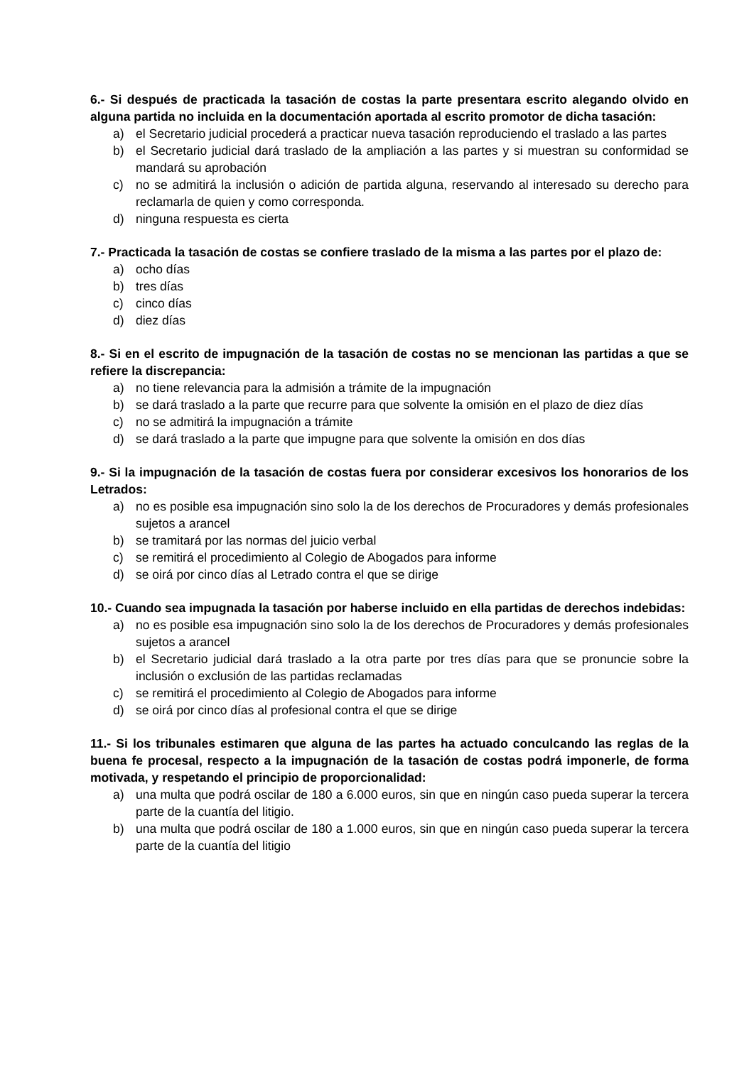6.- Si después de practicada la tasación de costas la parte presentara escrito alegando olvido en alguna partida no incluida en la documentación aportada al escrito promotor de dicha tasación:
a) el Secretario judicial procederá a practicar nueva tasación reproduciendo el traslado a las partes
b) el Secretario judicial dará traslado de la ampliación a las partes y si muestran su conformidad se mandará su aprobación
c) no se admitirá la inclusión o adición de partida alguna, reservando al interesado su derecho para reclamarla de quien y como corresponda.
d) ninguna respuesta es cierta
7.- Practicada la tasación de costas se confiere traslado de la misma a las partes por el plazo de:
a) ocho días
b) tres días
c) cinco días
d) diez días
8.- Si en el escrito de impugnación de la tasación de costas no se mencionan las partidas a que se refiere la discrepancia:
a) no tiene relevancia para la admisión a trámite de la impugnación
b) se dará traslado a la parte que recurre para que solvente la omisión en el plazo de diez días
c) no se admitirá la impugnación a trámite
d) se dará traslado a la parte que impugne para que solvente la omisión en dos días
9.- Si la impugnación de la tasación de costas fuera por considerar excesivos los honorarios de los Letrados:
a) no es posible esa impugnación sino solo la de los derechos de Procuradores y demás profesionales sujetos a arancel
b) se tramitará por las normas del juicio verbal
c) se remitirá el procedimiento al Colegio de Abogados para informe
d) se oirá por cinco días al Letrado contra el que se dirige
10.- Cuando sea impugnada la tasación por haberse incluido en ella partidas de derechos indebidas:
a) no es posible esa impugnación sino solo la de los derechos de Procuradores y demás profesionales sujetos a arancel
b) el Secretario judicial dará traslado a la otra parte por tres días para que se pronuncie sobre la inclusión o exclusión de las partidas reclamadas
c) se remitirá el procedimiento al Colegio de Abogados para informe
d) se oirá por cinco días al profesional contra el que se dirige
11.- Si los tribunales estimaren que alguna de las partes ha actuado conculcando las reglas de la buena fe procesal, respecto a la impugnación de la tasación de costas podrá imponerle, de forma motivada, y respetando el principio de proporcionalidad:
a) una multa que podrá oscilar de 180 a 6.000 euros, sin que en ningún caso pueda superar la tercera parte de la cuantía del litigio.
b) una multa que podrá oscilar de 180 a 1.000 euros, sin que en ningún caso pueda superar la tercera parte de la cuantía del litigio